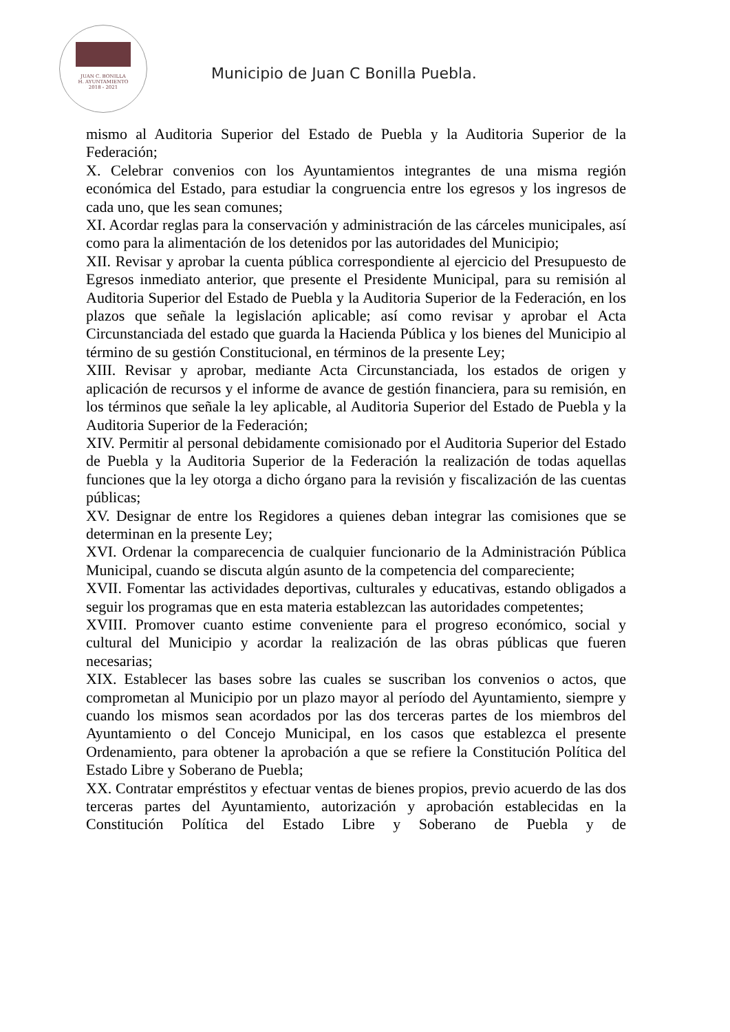JUAN C. BONILLA
H. AYUNTAMIENTO
2018 - 2021
Municipio de Juan C Bonilla Puebla.
mismo al Auditoria Superior del Estado de Puebla y la Auditoria Superior de la Federación;
X. Celebrar convenios con los Ayuntamientos integrantes de una misma región económica del Estado, para estudiar la congruencia entre los egresos y los ingresos de cada uno, que les sean comunes;
XI. Acordar reglas para la conservación y administración de las cárceles municipales, así como para la alimentación de los detenidos por las autoridades del Municipio;
XII. Revisar y aprobar la cuenta pública correspondiente al ejercicio del Presupuesto de Egresos inmediato anterior, que presente el Presidente Municipal, para su remisión al Auditoria Superior del Estado de Puebla y la Auditoria Superior de la Federación, en los plazos que señale la legislación aplicable; así como revisar y aprobar el Acta Circunstanciada del estado que guarda la Hacienda Pública y los bienes del Municipio al término de su gestión Constitucional, en términos de la presente Ley;
XIII. Revisar y aprobar, mediante Acta Circunstanciada, los estados de origen y aplicación de recursos y el informe de avance de gestión financiera, para su remisión, en los términos que señale la ley aplicable, al Auditoria Superior del Estado de Puebla y la Auditoria Superior de la Federación;
XIV. Permitir al personal debidamente comisionado por el Auditoria Superior del Estado de Puebla y la Auditoria Superior de la Federación la realización de todas aquellas funciones que la ley otorga a dicho órgano para la revisión y fiscalización de las cuentas públicas;
XV. Designar de entre los Regidores a quienes deban integrar las comisiones que se determinan en la presente Ley;
XVI. Ordenar la comparecencia de cualquier funcionario de la Administración Pública Municipal, cuando se discuta algún asunto de la competencia del compareciente;
XVII. Fomentar las actividades deportivas, culturales y educativas, estando obligados a seguir los programas que en esta materia establezcan las autoridades competentes;
XVIII. Promover cuanto estime conveniente para el progreso económico, social y cultural del Municipio y acordar la realización de las obras públicas que fueren necesarias;
XIX. Establecer las bases sobre las cuales se suscriban los convenios o actos, que comprometan al Municipio por un plazo mayor al período del Ayuntamiento, siempre y cuando los mismos sean acordados por las dos terceras partes de los miembros del Ayuntamiento o del Concejo Municipal, en los casos que establezca el presente Ordenamiento, para obtener la aprobación a que se refiere la Constitución Política del Estado Libre y Soberano de Puebla;
XX. Contratar empréstitos y efectuar ventas de bienes propios, previo acuerdo de las dos terceras partes del Ayuntamiento, autorización y aprobación establecidas en la Constitución Política del Estado Libre y Soberano de Puebla y de